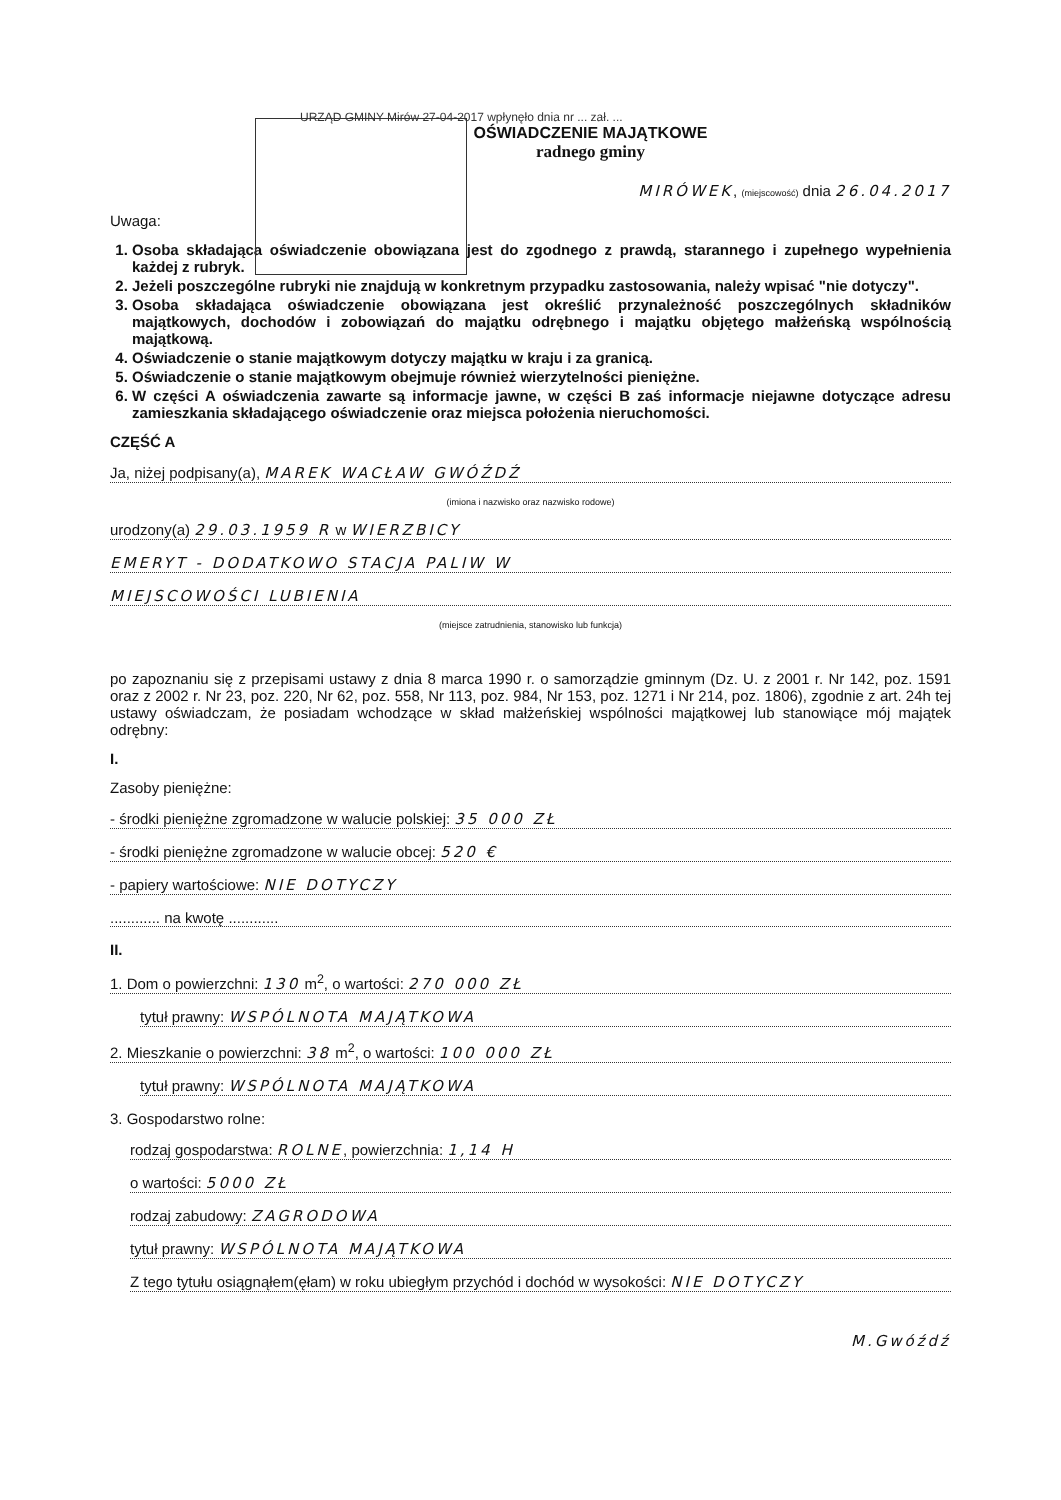URZĄD GMINY Mirów 27-04-2017 wpłynęło dnia nr ... zał. ...
OŚWIADCZENIE MAJĄTKOWE
radnego gminy
MIRÓWEK, (miejscowość) dnia 26.04.2017
Uwaga:
1. Osoba składająca oświadczenie obowiązana jest do zgodnego z prawdą, starannego i zupełnego wypełnienia każdej z rubryk.
2. Jeżeli poszczególne rubryki nie znajdują w konkretnym przypadku zastosowania, należy wpisać "nie dotyczy".
3. Osoba składająca oświadczenie obowiązana jest określić przynależność poszczególnych składników majątkowych, dochodów i zobowiązań do majątku odrębnego i majątku objętego małżeńską wspólnością majątkową.
4. Oświadczenie o stanie majątkowym dotyczy majątku w kraju i za granicą.
5. Oświadczenie o stanie majątkowym obejmuje również wierzytelności pieniężne.
6. W części A oświadczenia zawarte są informacje jawne, w części B zaś informacje niejawne dotyczące adresu zamieszkania składającego oświadczenie oraz miejsca położenia nieruchomości.
CZĘŚĆ A
Ja, niżej podpisany(a), MAREK WACŁAW GWÓŹDŹ
(imiona i nazwisko oraz nazwisko rodowe)
urodzony(a) 29.03.1959 R w WIERZBICY
EMERYT - DODATKOWO STACJA PALIW W
MIEJSCOWOŚCI LUBIENIA
(miejsce zatrudnienia, stanowisko lub funkcja)
po zapoznaniu się z przepisami ustawy z dnia 8 marca 1990 r. o samorządzie gminnym (Dz. U. z 2001 r. Nr 142, poz. 1591 oraz z 2002 r. Nr 23, poz. 220, Nr 62, poz. 558, Nr 113, poz. 984, Nr 153, poz. 1271 i Nr 214, poz. 1806), zgodnie z art. 24h tej ustawy oświadczam, że posiadam wchodzące w skład małżeńskiej wspólności majątkowej lub stanowiące mój majątek odrębny:
I.
Zasoby pieniężne:
- środki pieniężne zgromadzone w walucie polskiej: 35 000 ZŁ
- środki pieniężne zgromadzone w walucie obcej: 520 €
- papiery wartościowe: NIE DOTYCZY
............ na kwotę ............
II.
1. Dom o powierzchni: 130 m<sup>2</sup>, o wartości: 270 000 ZŁ
tytuł prawny: WSPÓLNOTA MAJĄTKOWA
2. Mieszkanie o powierzchni: 38 m<sup>2</sup>, o wartości: 100 000 ZŁ
tytuł prawny: WSPÓLNOTA MAJĄTKOWA
3. Gospodarstwo rolne:
rodzaj gospodarstwa: ROLNE, powierzchnia: 1,14 H
o wartości: 5000 ZŁ
rodzaj zabudowy: ZAGRODOWA
tytuł prawny: WSPÓLNOTA MAJĄTKOWA
Z tego tytułu osiągnąłem(ęłam) w roku ubiegłym przychód i dochód w wysokości: NIE DOTYCZY
M.Gwóźdź